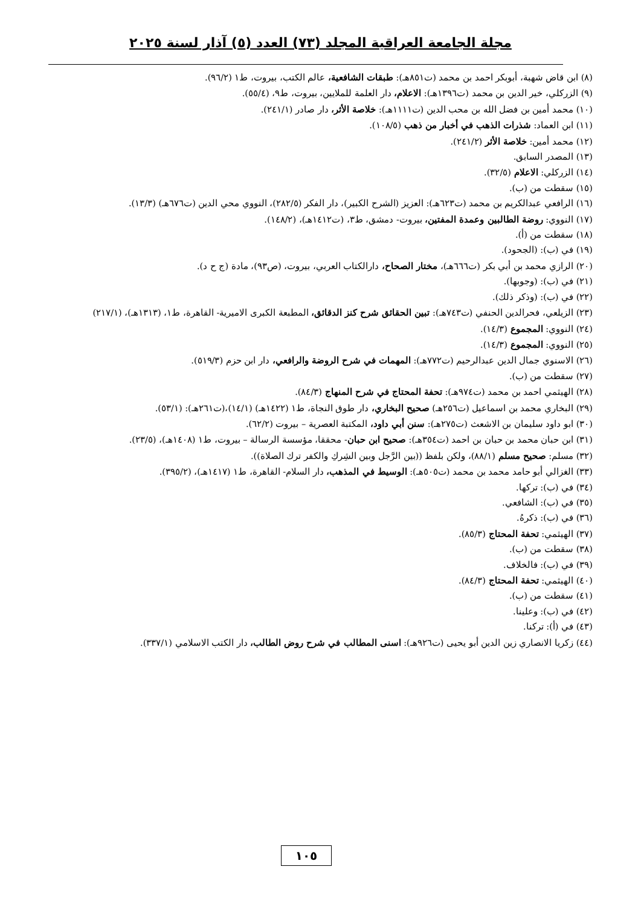مجلة الجامعة العراقية المجلد (٧٣) العدد (٥) آذار لسنة ٢٠٢٥
(٨) ابن قاض شهبة، أبوبكر احمد بن محمد (ت٨٥١هـ): طبقات الشافعية، عالم الكتب، بيروت، ط١ (٩٦/٢).
(٩) الزركلي، خير الدين بن محمد (ت١٣٩٦هـ): الاعلام، دار العلمة للملايين، بيروت، ط٩، (٥٥/٤).
(١٠) محمد أمين بن فضل الله بن محب الدين (ت١١١١هـ): خلاصة الأثر، دار صادر (٢٤١/١).
(١١) ابن العماد: شذرات الذهب في أخبار من ذهب (١٠٨/٥).
(١٢) محمد أمين: خلاصة الأثر (٢٤١/٢).
(١٣) المصدر السابق.
(١٤) الزركلي: الاعلام (٣٢/٥).
(١٥) سقطت من (ب).
(١٦) الرافعي عبدالكريم بن محمد (ت٦٢٣هـ): العزيز (الشرح الكبير)، دار الفكر (٢٨٢/٥)، النووي محي الدين (ت٦٧٦هـ) (١٣/٣).
(١٧) النووي: روضة الطالبين وعمدة المفتين، بيروت- دمشق، ط٣، (ت١٤١٢هـ)، (١٤٨/٢).
(١٨) سقطت من (أ).
(١٩) في (ب): (الجحود).
(٢٠) الرازي محمد بن أبي بكر (ت٦٦٦هـ)، مختار الصحاح، دارالكتاب العربي، بيروت، (ص٩٣)، مادة (ج ح د).
(٢١) في (ب): (وجوبها).
(٢٢) في (ب): (وذكر ذلك).
(٢٣) الزيلعي، فحرالدين الحنفي (ت٧٤٣هـ): تبين الحقائق شرح كنز الدقائق، المطبعة الكبرى الاميرية- القاهرة، ط١، (١٣١٣هـ)، (٢١٧/١)
(٢٤) النووي: المجموع (١٤/٣).
(٢٥) النووي: المجموع (١٤/٣).
(٢٦) الاسنوي جمال الدين عبدالرحيم (ت٧٧٢هـ): المهمات في شرح الروضة والرافعي، دار ابن حزم (٥١٩/٣).
(٢٧) سقطت من (ب).
(٢٨) الهيثمي احمد بن محمد (ت٩٧٤هـ): تحفة المحتاج في شرح المنهاج (٨٤/٣).
(٢٩) البخاري محمد بن اسماعيل (ت٢٥٦هـ) صحيح البخاري، دار طوق النجاة، ط١ (١٤٢٢هـ) (١٤/١)،(ت٢٦١هـ): (٥٣/١).
(٣٠) ابو داود سليمان بن الاشعث (ت٢٧٥هـ): سنن أبي داود، المكتبة العصرية – بيروت (٦٢/٢).
(٣١) ابن حبان محمد بن حبان بن احمد (ت٣٥٤هـ): صحيح ابن حبان- محققا، مؤسسة الرسالة – بيروت، ط١ (١٤٠٨هـ)، (٢٣/٥).
(٣٢) مسلم: صحيح مسلم (٨٨/١)، ولكن بلفظ ((بين الرَّجل وبين الشِركِ والكفر ترك الصلاة)).
(٣٣) الغزالي أبو حامد محمد بن محمد (ت٥٠٥هـ): الوسيط في المذهب، دار السلام- القاهرة، ط١ (١٤١٧هـ)، (٣٩٥/٢).
(٣٤) في (ب): تركها.
(٣٥) في (ب): الشافعي.
(٣٦) في (ب): ذكرهُ.
(٣٧) الهيثمي: تحفة المحتاج (٨٥/٣).
(٣٨) سقطت من (ب).
(٣٩) في (ب): فالخلاف.
(٤٠) الهيثمي: تحفة المحتاج (٨٤/٣).
(٤١) سقطت من (ب).
(٤٢) في (ب): وعلينا.
(٤٣) في (أ): تركنا.
(٤٤) زكريا الانصاري زين الدين أبو يحيى (ت٩٢٦هـ): اسنى المطالب في شرح روض الطالب، دار الكتب الاسلامي (٣٣٧/١).
١٠٥